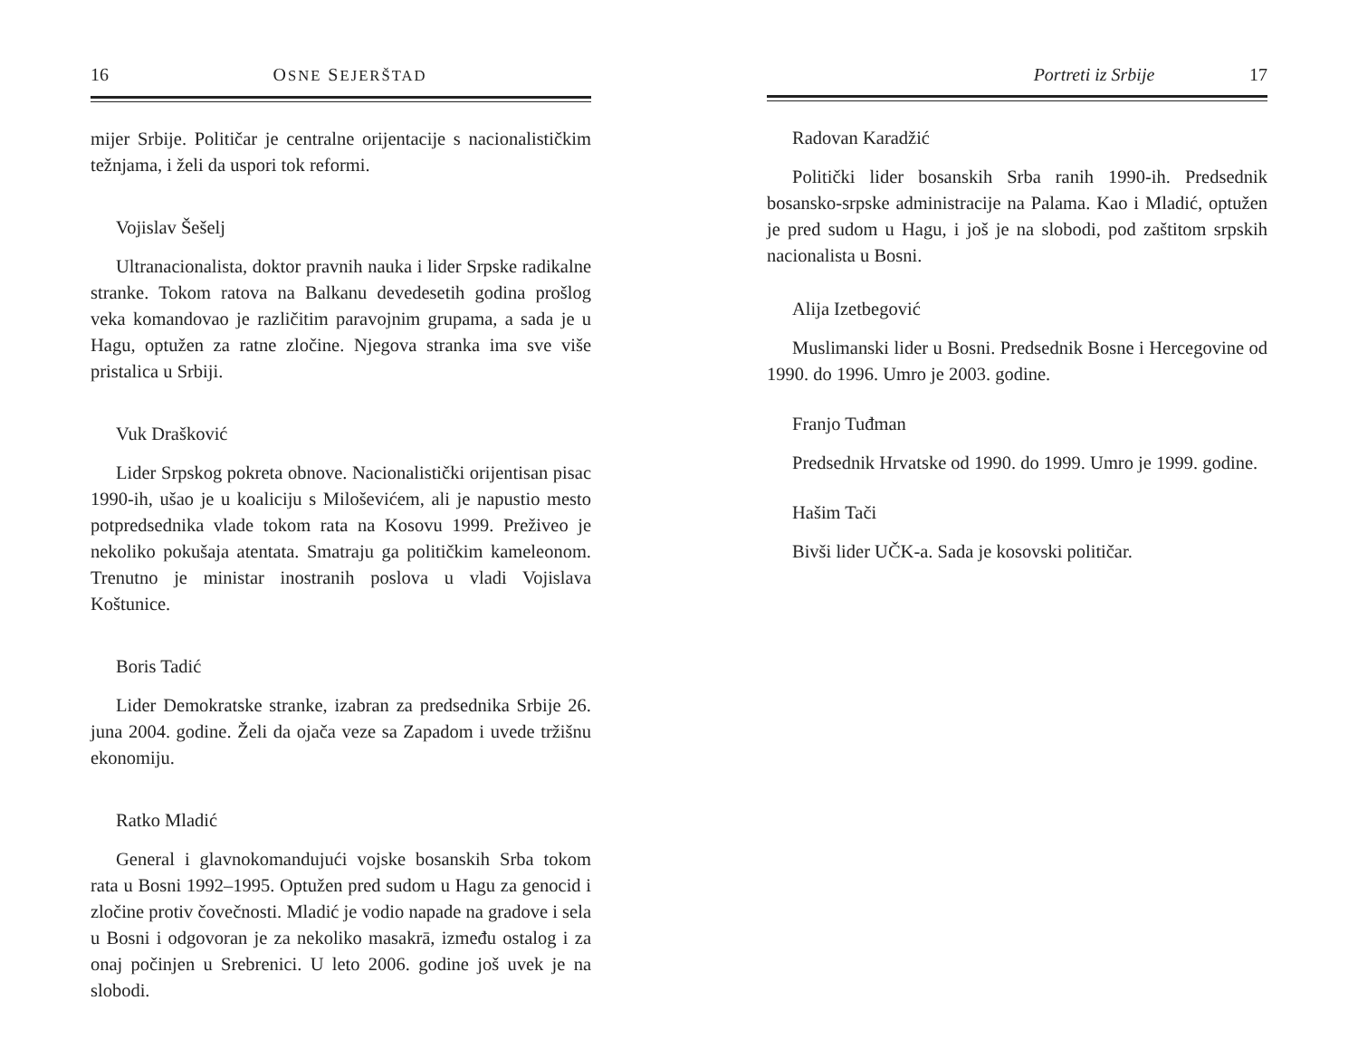16 OSNE SEJERŠTAD
mijer Srbije. Političar je centralne orijentacije s nacionalističkim težnjama, i želi da uspori tok reformi.
Vojislav Šešelj
Ultranacionalista, doktor pravnih nauka i lider Srpske radikalne stranke. Tokom ratova na Balkanu devedesetih godina prošlog veka komandovao je različitim paravojnim grupama, a sada je u Hagu, optužen za ratne zločine. Njegova stranka ima sve više pristalica u Srbiji.
Vuk Drašković
Lider Srpskog pokreta obnove. Nacionalistički orijentisan pisac 1990-ih, ušao je u koaliciju s Miloševićem, ali je napustio mesto potpredsednika vlade tokom rata na Kosovu 1999. Preživeo je nekoliko pokušaja atentata. Smatraju ga političkim kameleonom. Trenutno je ministar inostranih poslova u vladi Vojislava Koštunice.
Boris Tadić
Lider Demokratske stranke, izabran za predsednika Srbije 26. juna 2004. godine. Želi da ojača veze sa Zapadom i uvede tržišnu ekonomiju.
Ratko Mladić
General i glavnokomandujući vojske bosanskih Srba tokom rata u Bosni 1992–1995. Optužen pred sudom u Hagu za genocid i zločine protiv čovečnosti. Mladić je vodio napade na gradove i sela u Bosni i odgovoran je za nekoliko masakrā, između ostalog i za onaj počinjen u Srebrenici. U leto 2006. godine još uvek je na slobodi.
Portreti iz Srbije 17
Radovan Karadžić
Politički lider bosanskih Srba ranih 1990-ih. Predsednik bosansko-srpske administracije na Palama. Kao i Mladić, optužen je pred sudom u Hagu, i još je na slobodi, pod zaštitom srpskih nacionalista u Bosni.
Alija Izetbegović
Muslimanski lider u Bosni. Predsednik Bosne i Hercegovine od 1990. do 1996. Umro je 2003. godine.
Franjo Tuđman
Predsednik Hrvatske od 1990. do 1999. Umro je 1999. godine.
Hašim Tači
Bivši lider UČK-a. Sada je kosovski političar.